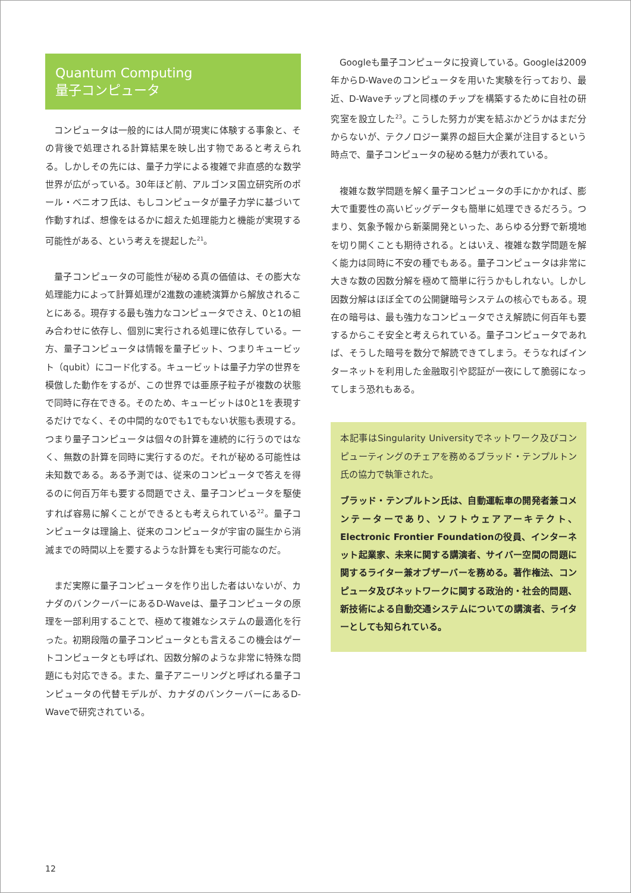Quantum Computing
量子コンピュータ
コンピュータは一般的には人間が現実に体験する事象と、その背後で処理される計算結果を映し出す物であると考えられる。しかしその先には、量子力学による複雑で非直感的な数学世界が広がっている。30年ほど前、アルゴンヌ国立研究所のポール・ベニオフ氏は、もしコンピュータが量子力学に基づいて作動すれば、想像をはるかに超えた処理能力と機能が実現する可能性がある、という考えを提起した<sup>21</sup>。
量子コンピュータの可能性が秘める真の価値は、その膨大な処理能力によって計算処理が2進数の連続演算から解放されることにある。現存する最も強力なコンピュータでさえ、0と1の組み合わせに依存し、個別に実行される処理に依存している。一方、量子コンピュータは情報を量子ビット、つまりキュービット（qubit）にコード化する。キュービットは量子力学の世界を模倣した動作をするが、この世界では亜原子粒子が複数の状態で同時に存在できる。そのため、キュービットは0と1を表現するだけでなく、その中間的な0でも1でもない状態も表現する。つまり量子コンピュータは個々の計算を連続的に行うのではなく、無数の計算を同時に実行するのだ。それが秘める可能性は未知数である。ある予測では、従来のコンピュータで答えを得るのに何百万年も要する問題でさえ、量子コンピュータを駆使すれば容易に解くことができるとも考えられている<sup>22</sup>。量子コンピュータは理論上、従来のコンピュータが宇宙の誕生から消滅までの時間以上を要するような計算をも実行可能なのだ。
まだ実際に量子コンピュータを作り出した者はいないが、カナダのバンクーバーにあるD-Waveは、量子コンピュータの原理を一部利用することで、極めて複雑なシステムの最適化を行った。初期段階の量子コンピュータとも言えるこの機会はゲートコンピュータとも呼ばれ、因数分解のような非常に特殊な問題にも対応できる。また、量子アニーリングと呼ばれる量子コンピュータの代替モデルが、カナダのバンクーバーにあるD-Waveで研究されている。
Googleも量子コンピュータに投資している。Googleは2009年からD-Waveのコンピュータを用いた実験を行っており、最近、D-Waveチップと同様のチップを構築するために自社の研究室を設立した<sup>23</sup>。こうした努力が実を結ぶかどうかはまだ分からないが、テクノロジー業界の超巨大企業が注目するという時点で、量子コンピュータの秘める魅力が表れている。
複雑な数学問題を解く量子コンピュータの手にかかれば、膨大で重要性の高いビッグデータも簡単に処理できるだろう。つまり、気象予報から新薬開発といった、あらゆる分野で新境地を切り開くことも期待される。とはいえ、複雑な数学問題を解く能力は同時に不安の種でもある。量子コンピュータは非常に大きな数の因数分解を極めて簡単に行うかもしれない。しかし因数分解はほぼ全ての公開鍵暗号システムの核心でもある。現在の暗号は、最も強力なコンピュータでさえ解読に何百年も要するからこそ安全と考えられている。量子コンピュータであれば、そうした暗号を数分で解読できてしまう。そうなればインターネットを利用した金融取引や認証が一夜にして脆弱になってしまう恐れもある。
本記事はSingularity Universityでネットワーク及びコンピューティングのチェアを務めるブラッド・テンプルトン氏の協力で執筆された。
ブラッド・テンプルトン氏は、自動運転車の開発者兼コメンテーターであり、ソフトウェアアーキテクト、Electronic Frontier Foundationの役員、インターネット起業家、未来に関する講演者、サイバー空間の問題に関するライター兼オブザーバーを務める。著作権法、コンピュータ及びネットワークに関する政治的・社会的問題、新技術による自動交通システムについての講演者、ライターとしても知られている。
12